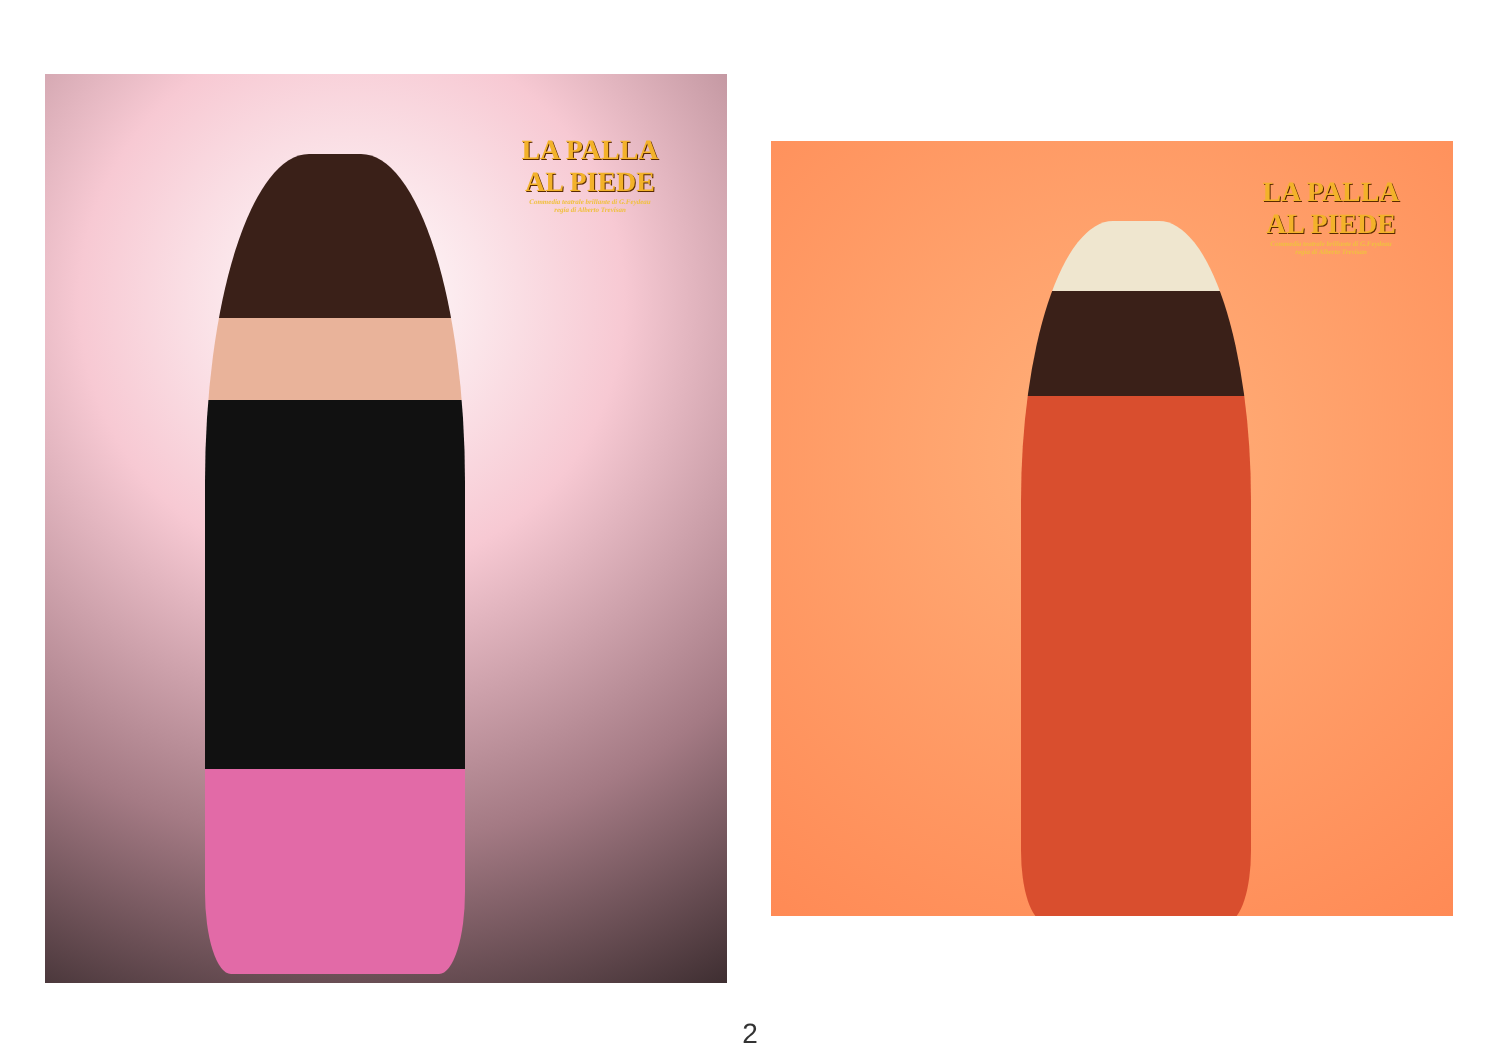LA PALLA
AL PIEDE
Commedia teatrale brillante di G.Feydeau
regia di Alberto Trevisan
LA PALLA
AL PIEDE
Commedia teatrale brillante di G.Feydeau
regia di Alberto Trevisan
2